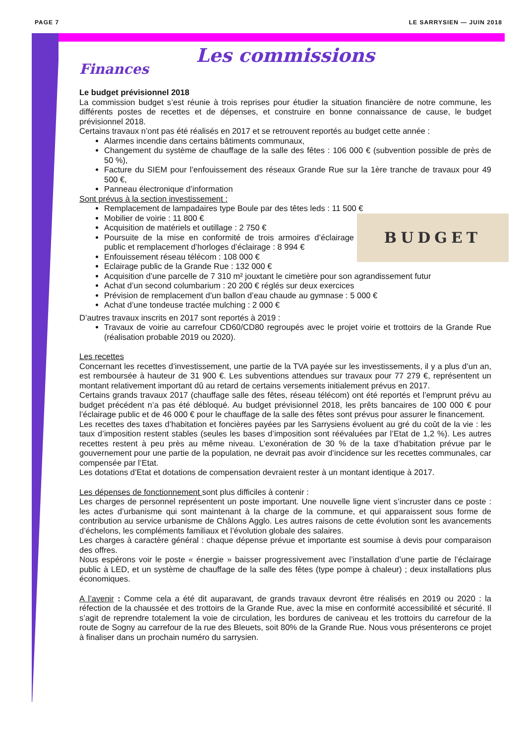PAGE 7 LE SARRYSIEN — JUIN 2018
Les commissions
Finances
Le budget prévisionnel 2018
La commission budget s’est réunie à trois reprises pour étudier la situation financière de notre commune, les différents postes de recettes et de dépenses, et construire en bonne connaissance de cause, le budget prévisionnel 2018.
Certains travaux n’ont pas été réalisés en 2017 et se retrouvent reportés au budget cette année :
Alarmes incendie dans certains bâtiments communaux,
Changement du système de chauffage de la salle des fêtes : 106 000 € (subvention possible de près de 50 %),
Facture du SIEM pour l’enfouissement des réseaux Grande Rue sur la 1ère tranche de travaux pour 49 500 €,
Panneau électronique d’information
Sont prévus à la section investissement :
Remplacement de lampadaires type Boule par des têtes leds : 11 500 €
Mobilier de voirie : 11 800 €
BUDGET
Acquisition de matériels et outillage : 2 750 €
Poursuite de la mise en conformité de trois armoires d’éclairage public et remplacement d’horloges d’éclairage : 8 994 €
Enfouissement réseau télécom : 108 000 €
Eclairage public de la Grande Rue : 132 000 €
Acquisition d’une parcelle de 7 310 m² jouxtant le cimetière pour son agrandissement futur
Achat d’un second columbarium : 20 200 € réglés sur deux exercices
Prévision de remplacement d’un ballon d’eau chaude au gymnase : 5 000 €
Achat d’une tondeuse tractée mulching : 2 000 €
D’autres travaux inscrits en 2017 sont reportés à 2019 :
Travaux de voirie au carrefour CD60/CD80 regroupés avec le projet voirie et trottoirs de la Grande Rue (réalisation probable 2019 ou 2020).
Les recettes
Concernant les recettes d’investissement, une partie de la TVA payée sur les investissements, il y a plus d’un an, est remboursée à hauteur de 31 900 €. Les subventions attendues sur travaux pour 77 279 €, représentent un montant relativement important dû au retard de certains versements initialement prévus en 2017.
Certains grands travaux 2017 (chauffage salle des fêtes, réseau télécom) ont été reportés et l’emprunt prévu au budget précédent n’a pas été débloqué. Au budget prévisionnel 2018, les prêts bancaires de 100 000 € pour l’éclairage public et de 46 000 € pour le chauffage de la salle des fêtes sont prévus pour assurer le financement.
Les recettes des taxes d’habitation et foncières payées par les Sarrysiens évoluent au gré du coût de la vie : les taux d’imposition restent stables (seules les bases d’imposition sont réévaluées par l’Etat de 1,2 %). Les autres recettes restent à peu près au même niveau. L’exonération de 30 % de la taxe d’habitation prévue par le gouvernement pour une partie de la population, ne devrait pas avoir d’incidence sur les recettes communales, car compensée par l’Etat.
Les dotations d’Etat et dotations de compensation devraient rester à un montant identique à 2017.
Les dépenses de fonctionnement sont plus difficiles à contenir :
Les charges de personnel représentent un poste important. Une nouvelle ligne vient s’incruster dans ce poste : les actes d’urbanisme qui sont maintenant à la charge de la commune, et qui apparaissent sous forme de contribution au service urbanisme de Châlons Agglo. Les autres raisons de cette évolution sont les avancements d’échelons, les compléments familiaux et l’évolution globale des salaires.
Les charges à caractère général : chaque dépense prévue et importante est soumise à devis pour comparaison des offres.
Nous espérons voir le poste « énergie » baisser progressivement avec l’installation d’une partie de l’éclairage public à LED, et un système de chauffage de la salle des fêtes (type pompe à chaleur) ; deux installations plus économiques.
A l’avenir : Comme cela a été dit auparavant, de grands travaux devront être réalisés en 2019 ou 2020 : la réfection de la chaussée et des trottoirs de la Grande Rue, avec la mise en conformité accessibilité et sécurité. Il s’agit de reprendre totalement la voie de circulation, les bordures de caniveau et les trottoirs du carrefour de la route de Sogny au carrefour de la rue des Bleuets, soit 80% de la Grande Rue. Nous vous présenterons ce projet à finaliser dans un prochain numéro du sarrysien.